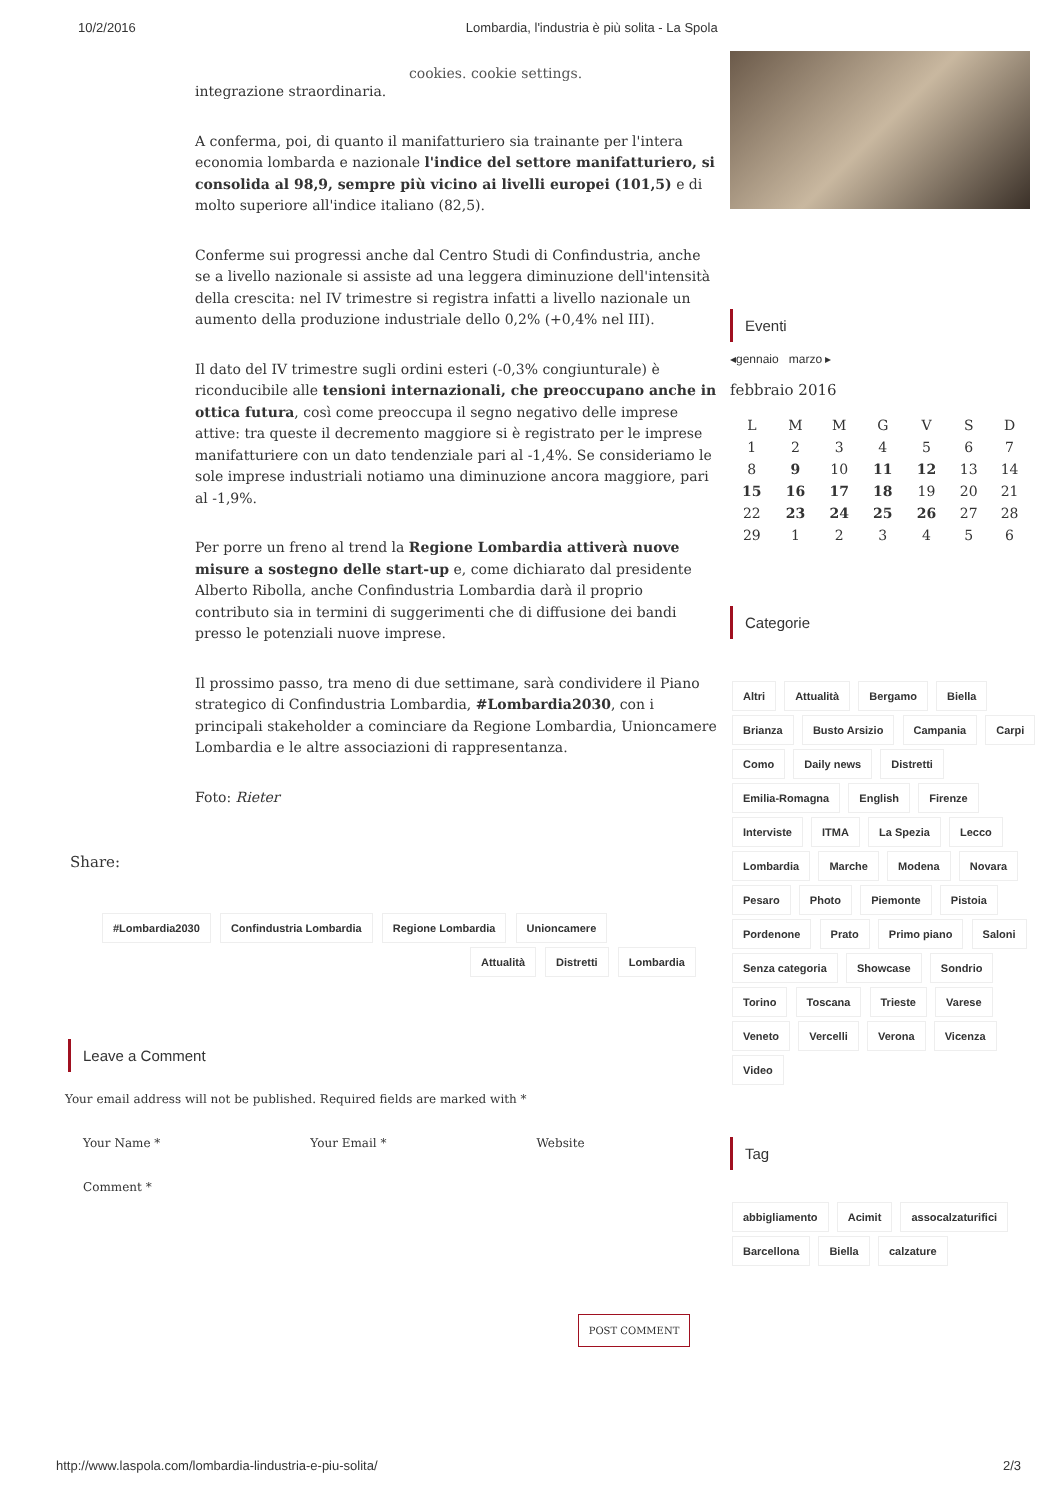10/2/2016 Lombardia, l'industria è più solita - La Spola
cookies. cookie settings.
integrazione straordinaria.
A conferma, poi, di quanto il manifatturiero sia trainante per l'intera economia lombarda e nazionale l'indice del settore manifatturiero, si consolida al 98,9, sempre più vicino ai livelli europei (101,5) e di molto superiore all'indice italiano (82,5).
Conferme sui progressi anche dal Centro Studi di Confindustria, anche se a livello nazionale si assiste ad una leggera diminuzione dell'intensità della crescita: nel IV trimestre si registra infatti a livello nazionale un aumento della produzione industriale dello 0,2% (+0,4% nel III).
Il dato del IV trimestre sugli ordini esteri (-0,3% congiunturale) è riconducibile alle tensioni internazionali, che preoccupano anche in ottica futura, così come preoccupa il segno negativo delle imprese attive: tra queste il decremento maggiore si è registrato per le imprese manifatturiere con un dato tendenziale pari al -1,4%. Se consideriamo le sole imprese industriali notiamo una diminuzione ancora maggiore, pari al -1,9%.
Per porre un freno al trend la Regione Lombardia attiverà nuove misure a sostegno delle start-up e, come dichiarato dal presidente Alberto Ribolla, anche Confindustria Lombardia darà il proprio contributo sia in termini di suggerimenti che di diffusione dei bandi presso le potenziali nuove imprese.
Il prossimo passo, tra meno di due settimane, sarà condividere il Piano strategico di Confindustria Lombardia, #Lombardia2030, con i principali stakeholder a cominciare da Regione Lombardia, Unioncamere Lombardia e le altre associazioni di rappresentanza.
Foto: Rieter
Share:
#Lombardia2030 Confindustria Lombardia Regione Lombardia Unioncamere
Attualità Distretti Lombardia
Leave a Comment
Your email address will not be published. Required fields are marked with *
Your Name * Your Email * Website
Comment *
POST COMMENT
Eventi
◂gennaio marzo ▸
febbraio 2016
| L | M | M | G | V | S | D |
| --- | --- | --- | --- | --- | --- | --- |
| 1 | 2 | 3 | 4 | 5 | 6 | 7 |
| 8 | 9 | 10 | 11 | 12 | 13 | 14 |
| 15 | 16 | 17 | 18 | 19 | 20 | 21 |
| 22 | 23 | 24 | 25 | 26 | 27 | 28 |
| 29 | 1 | 2 | 3 | 4 | 5 | 6 |
Categorie
Altri Attualità Bergamo Biella Brianza Busto Arsizio Campania Carpi Como Daily news Distretti Emilia-Romagna English Firenze Interviste ITMA La Spezia Lecco Lombardia Marche Modena Novara Pesaro Photo Piemonte Pistoia Pordenone Prato Primo piano Saloni Senza categoria Showcase Sondrio Torino Toscana Trieste Varese Veneto Vercelli Verona Vicenza Video
Tag
abbigliamento Acimit assocalzaturifici Barcellona Biella calzature
http://www.laspola.com/lombardia-lindustria-e-piu-solita/ 2/3